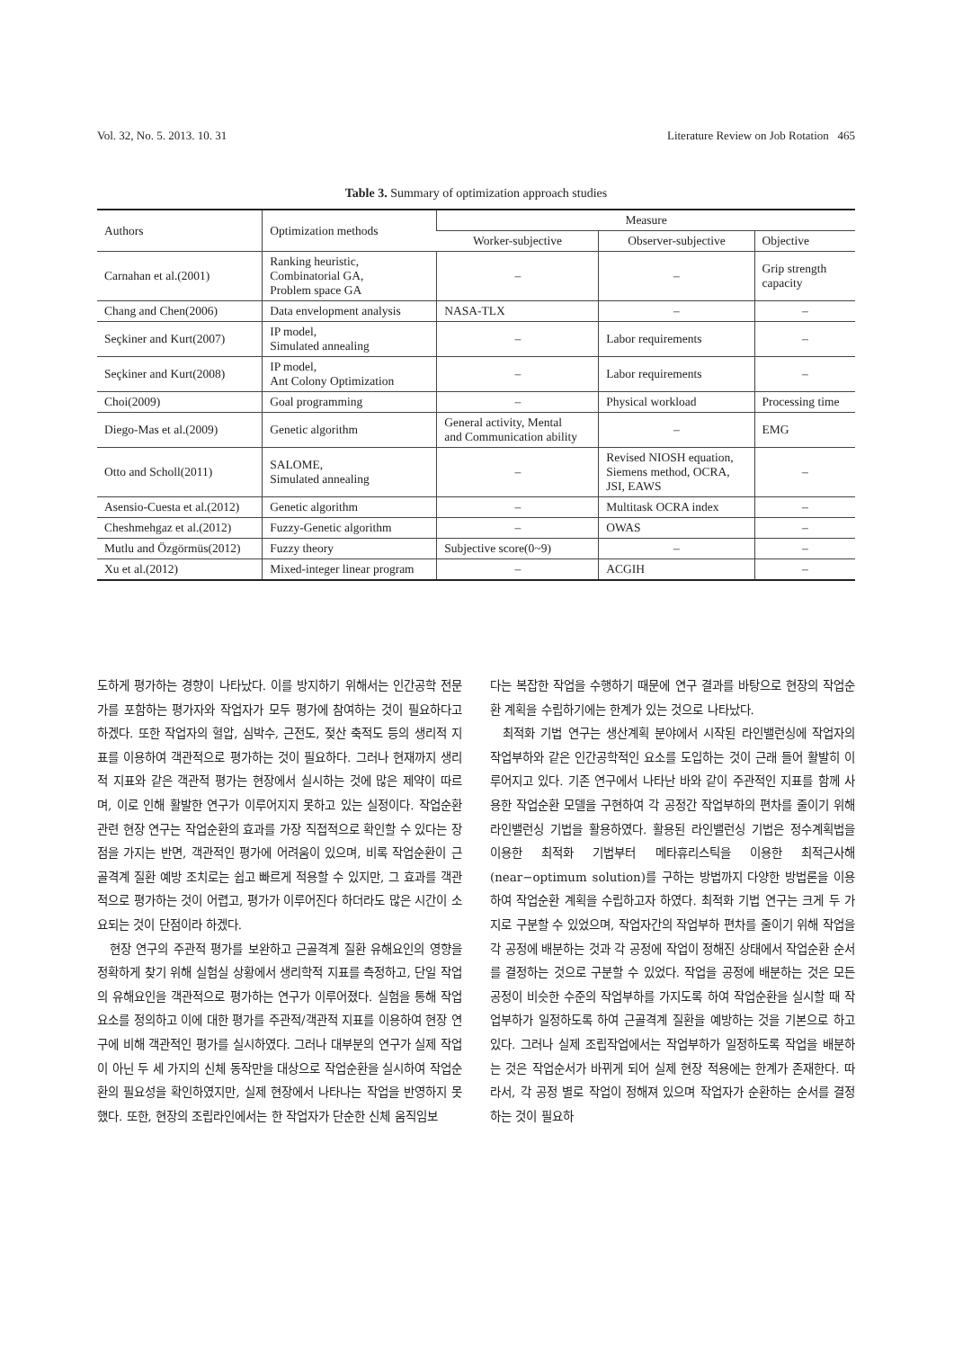Vol. 32, No. 5. 2013. 10. 31 Literature Review on Job Rotation 465
Table 3. Summary of optimization approach studies
| Authors | Optimization methods | Measure | | |
| --- | --- | --- | --- | --- |
| | | Worker-subjective | Observer-subjective | Objective |
| Carnahan et al.(2001) | Ranking heuristic, Combinatorial GA, Problem space GA | – | – | Grip strength capacity |
| Chang and Chen(2006) | Data envelopment analysis | NASA-TLX | – | – |
| Seçkiner and Kurt(2007) | IP model, Simulated annealing | – | Labor requirements | – |
| Seçkiner and Kurt(2008) | IP model, Ant Colony Optimization | – | Labor requirements | – |
| Choi(2009) | Goal programming | – | Physical workload | Processing time |
| Diego-Mas et al.(2009) | Genetic algorithm | General activity, Mental and Communication ability | – | EMG |
| Otto and Scholl(2011) | SALOME, Simulated annealing | – | Revised NIOSH equation, Siemens method, OCRA, JSI, EAWS | – |
| Asensio-Cuesta et al.(2012) | Genetic algorithm | – | Multitask OCRA index | – |
| Cheshmehgaz et al.(2012) | Fuzzy-Genetic algorithm | – | OWAS | – |
| Mutlu and Özgörmüs(2012) | Fuzzy theory | Subjective score(0~9) | – | – |
| Xu et al.(2012) | Mixed-integer linear program | – | ACGIH | – |
도하게 평가하는 경향이 나타났다. 이를 방지하기 위해서는 인간공학 전문가를 포함하는 평가자와 작업자가 모두 평가에 참여하는 것이 필요하다고 하겠다. 또한 작업자의 혈압, 심박수, 근전도, 젖산 축적도 등의 생리적 지표를 이용하여 객관적으로 평가하는 것이 필요하다. 그러나 현재까지 생리적 지표와 같은 객관적 평가는 현장에서 실시하는 것에 많은 제약이 따르며, 이로 인해 활발한 연구가 이루어지지 못하고 있는 실정이다. 작업순환 관련 현장 연구는 작업순환의 효과를 가장 직접적으로 확인할 수 있다는 장점을 가지는 반면, 객관적인 평가에 어려움이 있으며, 비록 작업순환이 근골격계 질환 예방 조치로는 쉽고 빠르게 적용할 수 있지만, 그 효과를 객관적으로 평가하는 것이 어렵고, 평가가 이루어진다 하더라도 많은 시간이 소요되는 것이 단점이라 하겠다.
현장 연구의 주관적 평가를 보완하고 근골격계 질환 유해요인의 영향을 정확하게 찾기 위해 실험실 상황에서 생리학적 지표를 측정하고, 단일 작업의 유해요인을 객관적으로 평가하는 연구가 이루어졌다. 실험을 통해 작업 요소를 정의하고 이에 대한 평가를 주관적/객관적 지표를 이용하여 현장 연구에 비해 객관적인 평가를 실시하였다. 그러나 대부분의 연구가 실제 작업이 아닌 두 세 가지의 신체 동작만을 대상으로 작업순환을 실시하여 작업순환의 필요성을 확인하였지만, 실제 현장에서 나타나는 작업을 반영하지 못했다. 또한, 현장의 조립라인에서는 한 작업자가 단순한 신체 움직임보
다는 복잡한 작업을 수행하기 때문에 연구 결과를 바탕으로 현장의 작업순환 계획을 수립하기에는 한계가 있는 것으로 나타났다.
최적화 기법 연구는 생산계획 분야에서 시작된 라인밸런싱에 작업자의 작업부하와 같은 인간공학적인 요소를 도입하는 것이 근래 들어 활발히 이루어지고 있다. 기존 연구에서 나타난 바와 같이 주관적인 지표를 함께 사용한 작업순환 모델을 구현하여 각 공정간 작업부하의 편차를 줄이기 위해 라인밸런싱 기법을 활용하였다. 활용된 라인밸런싱 기법은 정수계획법을 이용한 최적화 기법부터 메타휴리스틱을 이용한 최적근사해(near−optimum solution)를 구하는 방법까지 다양한 방법론을 이용하여 작업순환 계획을 수립하고자 하였다. 최적화 기법 연구는 크게 두 가지로 구분할 수 있었으며, 작업자간의 작업부하 편차를 줄이기 위해 작업을 각 공정에 배분하는 것과 각 공정에 작업이 정해진 상태에서 작업순환 순서를 결정하는 것으로 구분할 수 있었다. 작업을 공정에 배분하는 것은 모든 공정이 비슷한 수준의 작업부하를 가지도록 하여 작업순환을 실시할 때 작업부하가 일정하도록 하여 근골격계 질환을 예방하는 것을 기본으로 하고 있다. 그러나 실제 조립작업에서는 작업부하가 일정하도록 작업을 배분하는 것은 작업순서가 바뀌게 되어 실제 현장 적용에는 한계가 존재한다. 따라서, 각 공정 별로 작업이 정해져 있으며 작업자가 순환하는 순서를 결정하는 것이 필요하